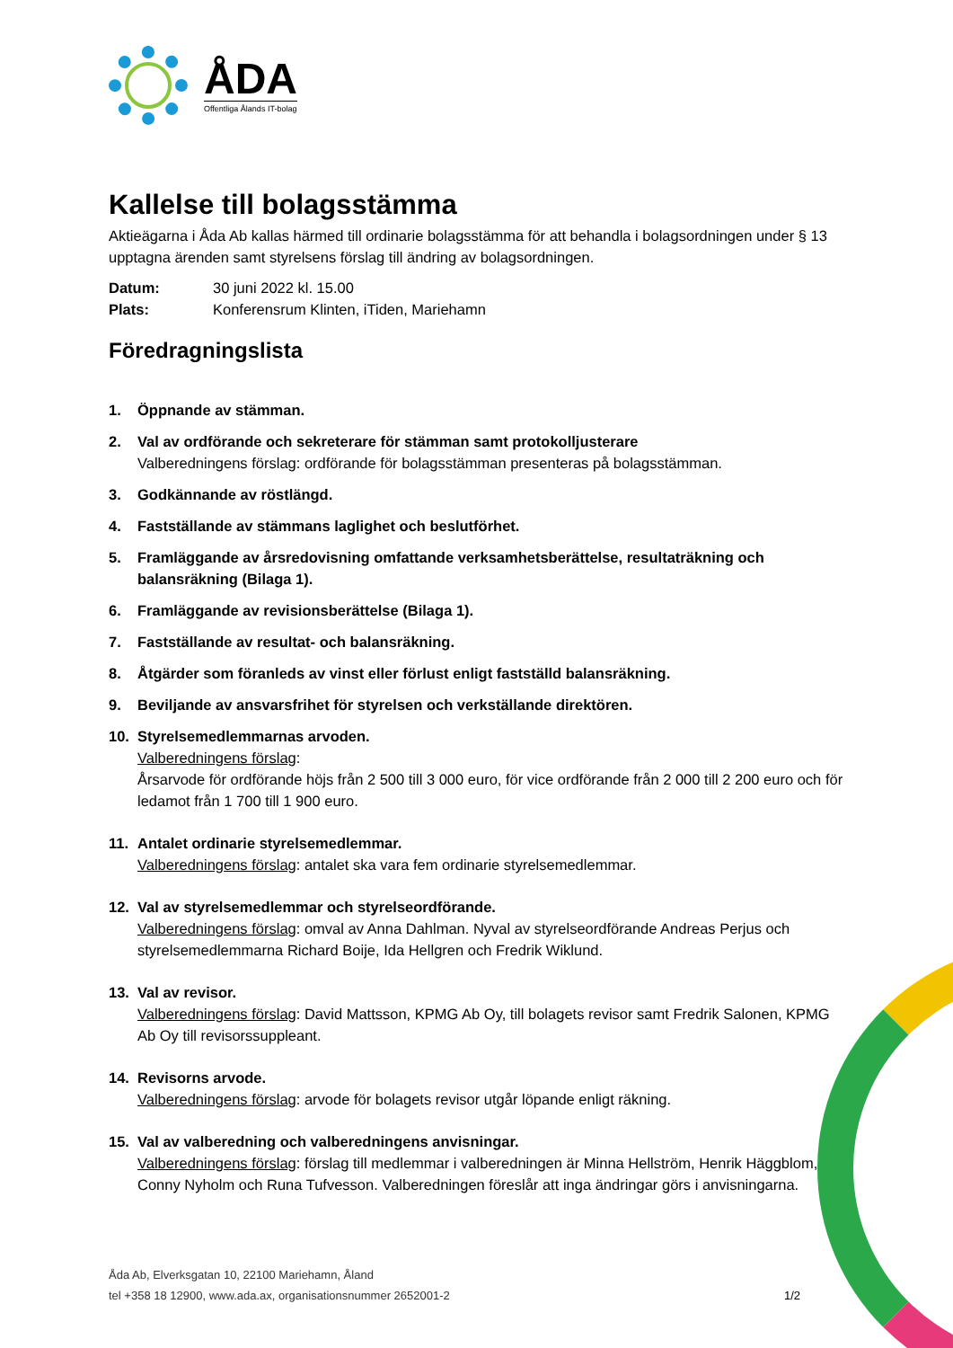ÅDA
Offentliga Ålands IT-bolag
Kallelse till bolagsstämma
Aktieägarna i Åda Ab kallas härmed till ordinarie bolagsstämma för att behandla i bolagsordningen under § 13 upptagna ärenden samt styrelsens förslag till ändring av bolagsordningen.
Datum: 30 juni 2022 kl. 15.00
Plats: Konferensrum Klinten, iTiden, Mariehamn
Föredragningslista
1. Öppnande av stämman.
2. Val av ordförande och sekreterare för stämman samt protokolljusterare
Valberedningens förslag: ordförande för bolagsstämman presenteras på bolagsstämman.
3. Godkännande av röstlängd.
4. Fastställande av stämmans laglighet och beslutförhet.
5. Framläggande av årsredovisning omfattande verksamhetsberättelse, resultaträkning och balansräkning (Bilaga 1).
6. Framläggande av revisionsberättelse (Bilaga 1).
7. Fastställande av resultat- och balansräkning.
8. Åtgärder som föranleds av vinst eller förlust enligt fastställd balansräkning.
9. Beviljande av ansvarsfrihet för styrelsen och verkställande direktören.
10. Styrelsemedlemmarnas arvoden.
Valberedningens förslag:
Årsarvode för ordförande höjs från 2 500 till 3 000 euro, för vice ordförande från 2 000 till 2 200 euro och för ledamot från 1 700 till 1 900 euro.
11. Antalet ordinarie styrelsemedlemmar.
Valberedningens förslag: antalet ska vara fem ordinarie styrelsemedlemmar.
12. Val av styrelsemedlemmar och styrelseordförande.
Valberedningens förslag: omval av Anna Dahlman. Nyval av styrelseordförande Andreas Perjus och styrelsemedlemmarna Richard Boije, Ida Hellgren och Fredrik Wiklund.
13. Val av revisor.
Valberedningens förslag: David Mattsson, KPMG Ab Oy, till bolagets revisor samt Fredrik Salonen, KPMG Ab Oy till revisorssuppleant.
14. Revisorns arvode.
Valberedningens förslag: arvode för bolagets revisor utgår löpande enligt räkning.
15. Val av valberedning och valberedningens anvisningar.
Valberedningens förslag: förslag till medlemmar i valberedningen är Minna Hellström, Henrik Häggblom, Conny Nyholm och Runa Tufvesson. Valberedningen föreslår att inga ändringar görs i anvisningarna.
Åda Ab, Elverksgatan 10, 22100 Mariehamn, Åland
tel +358 18 12900, www.ada.ax, organisationsnummer 2652001-2 1/2